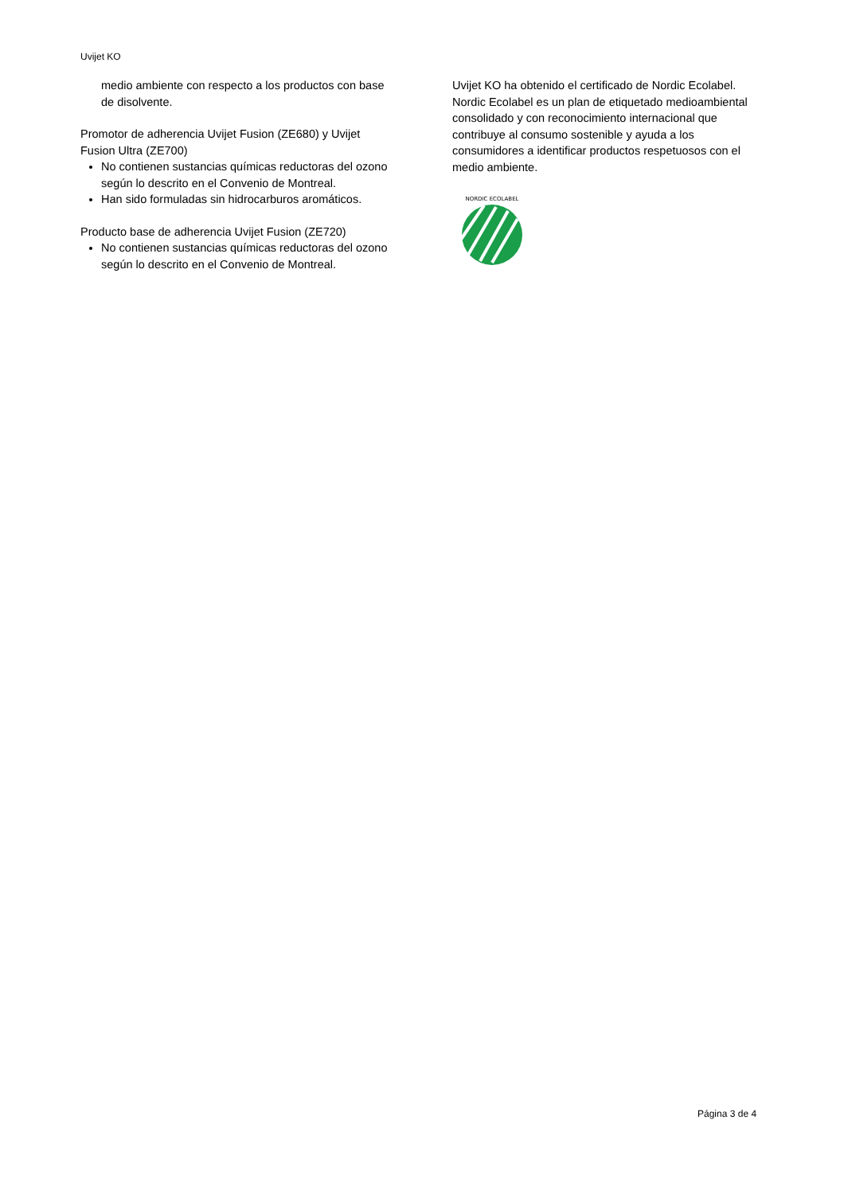Uvijet KO
medio ambiente con respecto a los productos con base de disolvente.
Promotor de adherencia Uvijet Fusion (ZE680) y Uvijet Fusion Ultra (ZE700)
No contienen sustancias químicas reductoras del ozono según lo descrito en el Convenio de Montreal.
Han sido formuladas sin hidrocarburos aromáticos.
Producto base de adherencia Uvijet Fusion (ZE720)
No contienen sustancias químicas reductoras del ozono según lo descrito en el Convenio de Montreal.
Uvijet KO ha obtenido el certificado de Nordic Ecolabel. Nordic Ecolabel es un plan de etiquetado medioambiental consolidado y con reconocimiento internacional que contribuye al consumo sostenible y ayuda a los consumidores a identificar productos respetuosos con el medio ambiente.
NORDIC ECOLABEL
Página 3 de 4